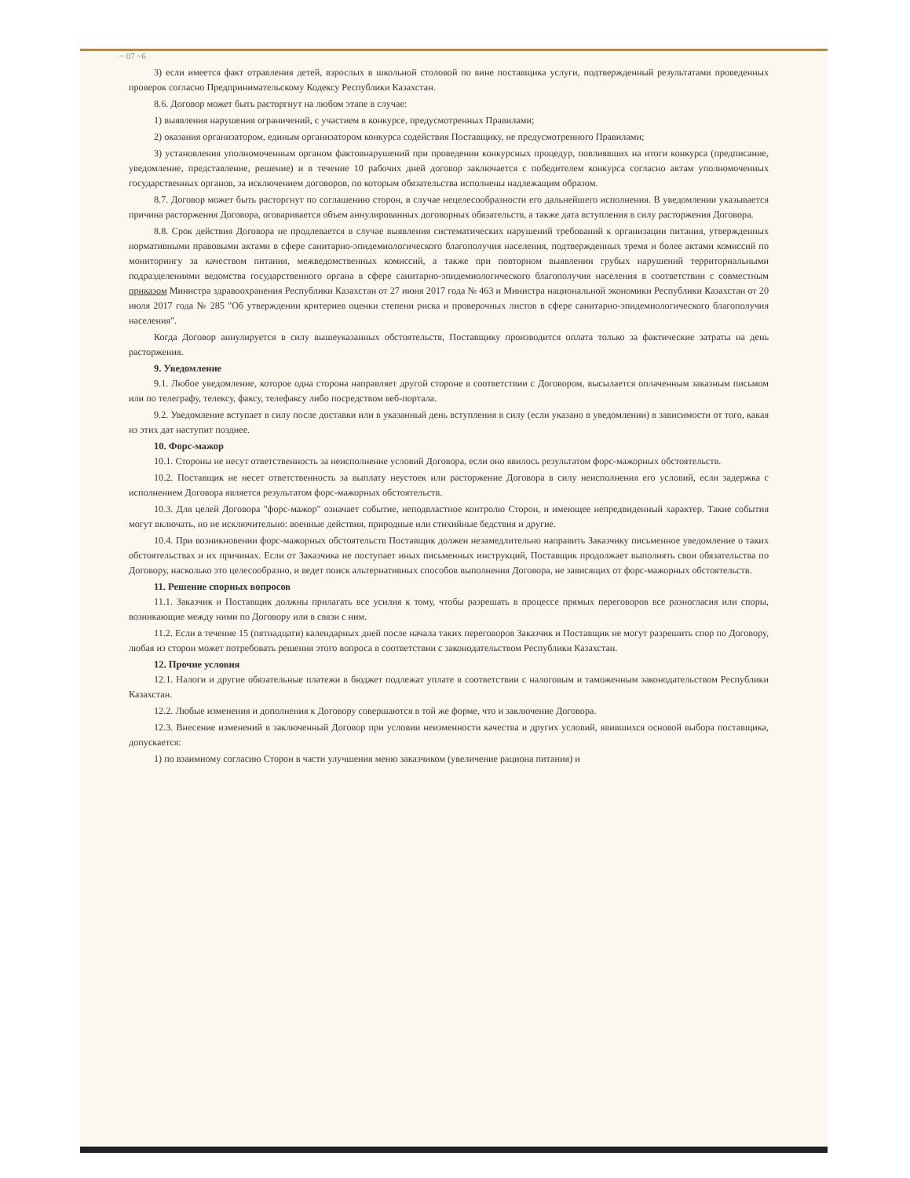~ 07 ~6
3) если имеется факт отравления детей, взрослых в школьной столовой по вине поставщика услуги, подтвержденный результатами проведенных проверок согласно Предпринимательскому Кодексу Республики Казахстан.
8.6. Договор может быть расторгнут на любом этапе в случае:
1) выявления нарушения ограничений, с участием в конкурсе, предусмотренных Правилами;
2) оказания организатором, единым организатором конкурса содействия Поставщику, не предусмотренного Правилами;
3) установления уполномоченным органом фактовнарушений при проведении конкурсных процедур, повлиявших на итоги конкурса (предписание, уведомление, представление, решение) и в течение 10 рабочих дней договор заключается с победителем конкурса согласно актам уполномоченных государственных органов, за исключением договоров, по которым обязательства исполнены надлежащим образом.
8.7. Договор может быть расторгнут по соглашению сторон, в случае нецелесообразности его дальнейшего исполнения. В уведомлении указывается причина расторжения Договора, оговаривается объем аннулированных договорных обязательств, а также дата вступления в силу расторжения Договора.
8.8. Срок действия Договора не продлевается в случае выявления систематических нарушений требований к организации питания, утвержденных нормативными правовыми актами в сфере санитарно-эпидемиологического благополучия населения, подтвержденных тремя и более актами комиссий по мониторингу за качеством питания, межведомственных комиссий, а также при повторном выявлении грубых нарушений территориальными подразделениями ведомства государственного органа в сфере санитарно-эпидемиологического благополучия населения в соответствии с совместным приказом Министра здравоохранения Республики Казахстан от 27 июня 2017 года № 463 и Министра национальной экономики Республики Казахстан от 20 июля 2017 года № 285 "Об утверждении критериев оценки степени риска и проверочных листов в сфере санитарно-эпидемиологического благополучия населения".
Когда Договор аннулируется в силу вышеуказанных обстоятельств, Поставщику производится оплата только за фактические затраты на день расторжения.
9. Уведомление
9.1. Любое уведомление, которое одна сторона направляет другой стороне в соответствии с Договором, высылается оплаченным заказным письмом или по телеграфу, телексу, факсу, телефаксу либо посредством веб-портала.
9.2. Уведомление вступает в силу после доставки или в указанный день вступления в силу (если указано в уведомлении) в зависимости от того, какая из этих дат наступит позднее.
10. Форс-мажор
10.1. Стороны не несут ответственность за неисполнение условий Договора, если оно явилось результатом форс-мажорных обстоятельств.
10.2. Поставщик не несет ответственность за выплату неустоек или расторжение Договора в силу неисполнения его условий, если задержка с исполнением Договора является результатом форс-мажорных обстоятельств.
10.3. Для целей Договора "форс-мажор" означает событие, неподвластное контролю Сторон, и имеющее непредвиденный характер. Такие события могут включать, но не исключительно: военные действия, природные или стихийные бедствия и другие.
10.4. При возникновении форс-мажорных обстоятельств Поставщик должен незамедлительно направить Заказчику письменное уведомление о таких обстоятельствах и их причинах. Если от Заказчика не поступает иных письменных инструкций, Поставщик продолжает выполнять свои обязательства по Договору, насколько это целесообразно, и ведет поиск альтернативных способов выполнения Договора, не зависящих от форс-мажорных обстоятельств.
11. Решение спорных вопросов
11.1. Заказчик и Поставщик должны прилагать все усилия к тому, чтобы разрешать в процессе прямых переговоров все разногласия или споры, возникающие между ними по Договору или в связи с ним.
11.2. Если в течение 15 (пятнадцати) календарных дней после начала таких переговоров Заказчик и Поставщик не могут разрешить спор по Договору, любая из сторон может потребовать решения этого вопроса в соответствии с законодательством Республики Казахстан.
12. Прочие условия
12.1. Налоги и другие обязательные платежи в бюджет подлежат уплате в соответствии с налоговым и таможенным законодательством Республики Казахстан.
12.2. Любые изменения и дополнения к Договору совершаются в той же форме, что и заключение Договора.
12.3. Внесение изменений в заключенный Договор при условии неизменности качества и других условий, явившихся основой выбора поставщика, допускается:
1) по взаимному согласию Сторон в части улучшения меню заказчиком (увеличение рациона питания) и